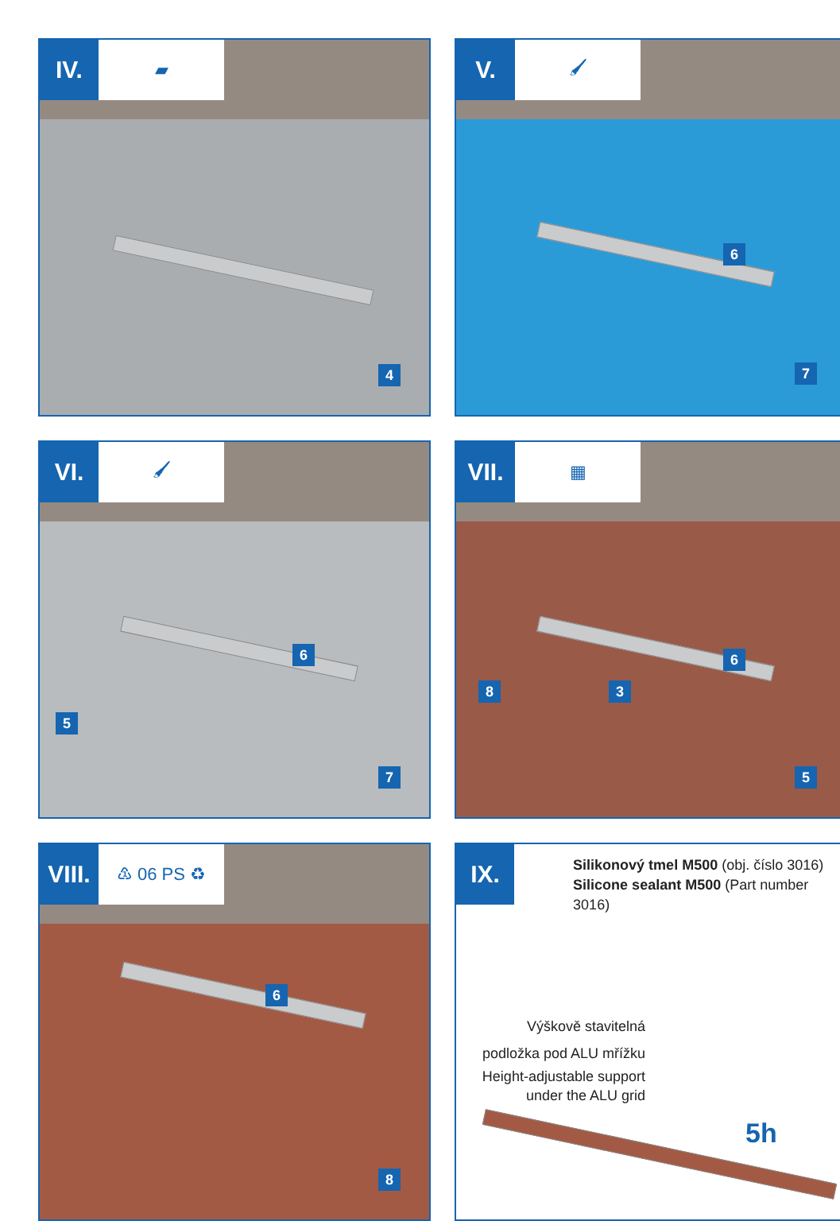IV.
▰
4
V.
🖌
6
7
VI.
🖌
6
5
7
VII.
▦
6
8 3
5
VIII.
♳ 06 PS ♻
6
8
IX.
Silikonový tmel M500 (obj. číslo 3016)
Silicone sealant M500 (Part number 3016)
Výškově stavitelná podložka pod ALU mřížku
Height-adjustable support under the ALU grid
5h